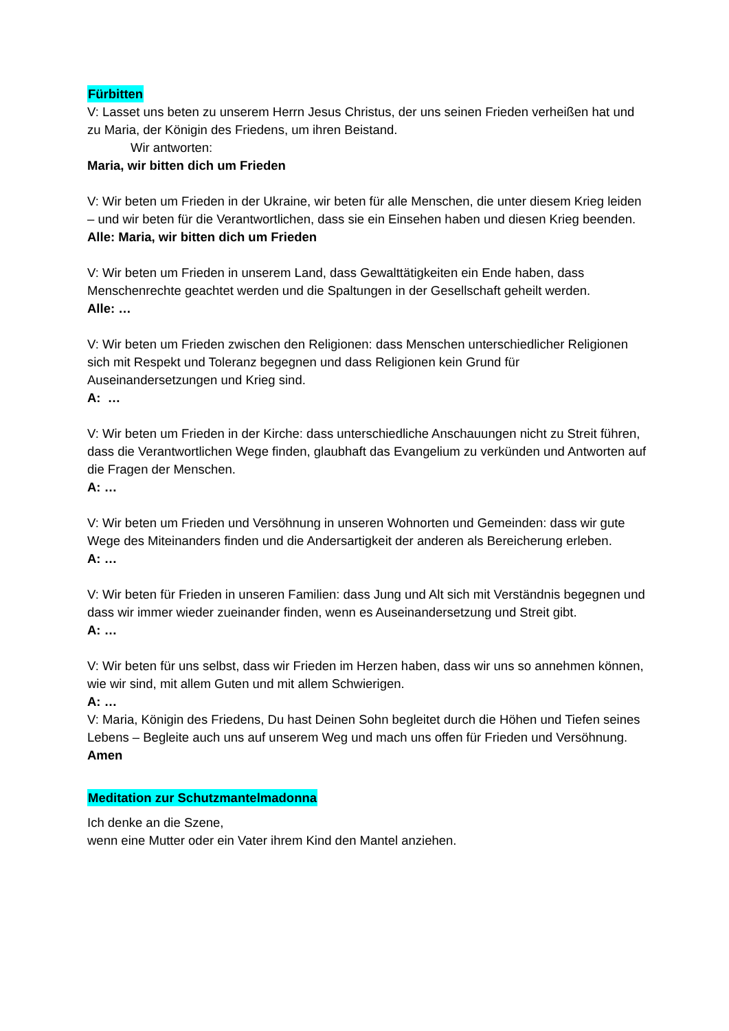Fürbitten
V: Lasset uns beten zu unserem Herrn Jesus Christus, der uns seinen Frieden verheißen hat und zu Maria, der Königin des Friedens, um ihren Beistand.
Wir antworten:
Maria, wir bitten dich um Frieden
V: Wir beten um Frieden in der Ukraine, wir beten für alle Menschen, die unter diesem Krieg leiden – und wir beten für die Verantwortlichen, dass sie ein Einsehen haben und diesen Krieg beenden.
Alle: Maria, wir bitten dich um Frieden
V: Wir beten um Frieden in unserem Land, dass Gewalttätigkeiten ein Ende haben, dass Menschenrechte geachtet werden und die Spaltungen in der Gesellschaft geheilt werden.
Alle: …
V: Wir beten um Frieden zwischen den Religionen: dass Menschen unterschiedlicher Religionen sich mit Respekt und Toleranz begegnen und dass Religionen kein Grund für Auseinandersetzungen und Krieg sind.
A: …
V: Wir beten um Frieden in der Kirche: dass unterschiedliche Anschauungen nicht zu Streit führen, dass die Verantwortlichen Wege finden, glaubhaft das Evangelium zu verkünden und Antworten auf die Fragen der Menschen.
A: …
V: Wir beten um Frieden und Versöhnung in unseren Wohnorten und Gemeinden: dass wir gute Wege des Miteinanders finden und die Andersartigkeit der anderen als Bereicherung erleben.
A: …
V: Wir beten für Frieden in unseren Familien: dass Jung und Alt sich mit Verständnis begegnen und dass wir immer wieder zueinander finden, wenn es Auseinandersetzung und Streit gibt.
A: …
V: Wir beten für uns selbst, dass wir Frieden im Herzen haben, dass wir uns so annehmen können, wie wir sind, mit allem Guten und mit allem Schwierigen.
A: …
V: Maria, Königin des Friedens, Du hast Deinen Sohn begleitet durch die Höhen und Tiefen seines Lebens – Begleite auch uns auf unserem Weg und mach uns offen für Frieden und Versöhnung.
Amen
Meditation zur Schutzmantelmadonna
Ich denke an die Szene,
wenn eine Mutter oder ein Vater ihrem Kind den Mantel anziehen.